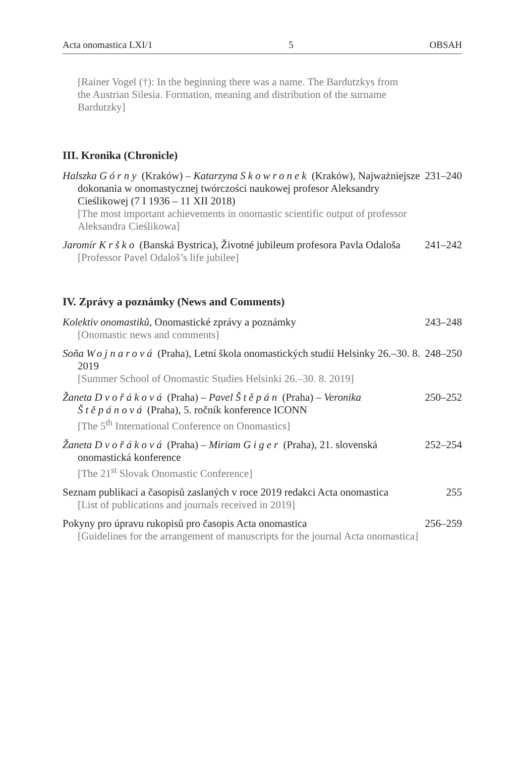Acta onomastica LXI/1 5 OBSAH
[Rainer Vogel (†): In the beginning there was a name. The Bardutzkys from the Austrian Silesia. Formation, meaning and distribution of the surname Bardutzky]
III. Kronika (Chronicle)
Halszka Górny (Kraków) – Katarzyna Skowronek (Kraków), Najważniejsze dokonania w onomastycznej twórczości naukowej profesor Aleksandry Cieślikowej (7 I 1936 – 11 XII 2018)
[The most important achievements in onomastic scientific output of professor Aleksandra Cieślikowa]
231–240
Jaromír Krško (Banská Bystrica), Životné jubileum profesora Pavla Odaloša
[Professor Pavel Odaloš’s life jubilee]
241–242
IV. Zprávy a poznámky (News and Comments)
Kolektiv onomastiků, Onomastické zprávy a poznámky
[Onomastic news and comments]
243–248
Soňa Wojnarová (Praha), Letní škola onomastických studií Helsinky 26.–30. 8. 2019
[Summer School of Onomastic Studies Helsinki 26.–30. 8. 2019]
248–250
Žaneta Dvořáková (Praha) – Pavel Štěpán (Praha) – Veronika Štěpánová (Praha), 5. ročník konference ICONN
[The 5<sup>th</sup> International Conference on Onomastics]
250–252
Žaneta Dvořáková (Praha) – Miriam Giger (Praha), 21. slovenská onomastická konference
[The 21<sup>st</sup> Slovak Onomastic Conference]
252–254
Seznam publikací a časopisů zaslaných v roce 2019 redakci Acta onomastica
[List of publications and journals received in 2019]
255
Pokyny pro úpravu rukopisů pro časopis Acta onomastica
[Guidelines for the arrangement of manuscripts for the journal Acta onomastica]
256–259